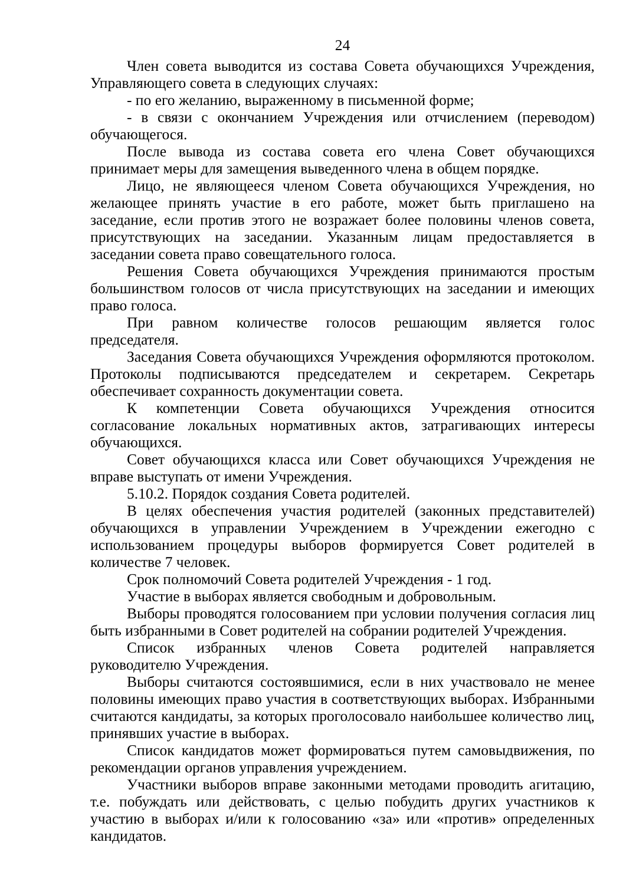24
Член совета выводится из состава Совета обучающихся Учреждения, Управляющего совета в следующих случаях:
- по его желанию, выраженному в письменной форме;
- в связи с окончанием Учреждения или отчислением (переводом) обучающегося.
После вывода из состава совета его члена Совет обучающихся принимает меры для замещения выведенного члена в общем порядке.
Лицо, не являющееся членом Совета обучающихся Учреждения, но желающее принять участие в его работе, может быть приглашено на заседание, если против этого не возражает более половины членов совета, присутствующих на заседании. Указанным лицам предоставляется в заседании совета право совещательного голоса.
Решения Совета обучающихся Учреждения принимаются простым большинством голосов от числа присутствующих на заседании и имеющих право голоса.
При равном количестве голосов решающим является голос председателя.
Заседания Совета обучающихся Учреждения оформляются протоколом. Протоколы подписываются председателем и секретарем. Секретарь обеспечивает сохранность документации совета.
К компетенции Совета обучающихся Учреждения относится согласование локальных нормативных актов, затрагивающих интересы обучающихся.
Совет обучающихся класса или Совет обучающихся Учреждения не вправе выступать от имени Учреждения.
5.10.2. Порядок создания Совета родителей.
В целях обеспечения участия родителей (законных представителей) обучающихся в управлении Учреждением в Учреждении ежегодно с использованием процедуры выборов формируется Совет родителей в количестве 7 человек.
Срок полномочий Совета родителей Учреждения - 1 год.
Участие в выборах является свободным и добровольным.
Выборы проводятся голосованием при условии получения согласия лиц быть избранными в Совет родителей на собрании родителей Учреждения.
Список избранных членов Совета родителей направляется руководителю Учреждения.
Выборы считаются состоявшимися, если в них участвовало не менее половины имеющих право участия в соответствующих выборах. Избранными считаются кандидаты, за которых проголосовало наибольшее количество лиц, принявших участие в выборах.
Список кандидатов может формироваться путем самовыдвижения, по рекомендации органов управления учреждением.
Участники выборов вправе законными методами проводить агитацию, т.е. побуждать или действовать, с целью побудить других участников к участию в выборах и/или к голосованию «за» или «против» определенных кандидатов.